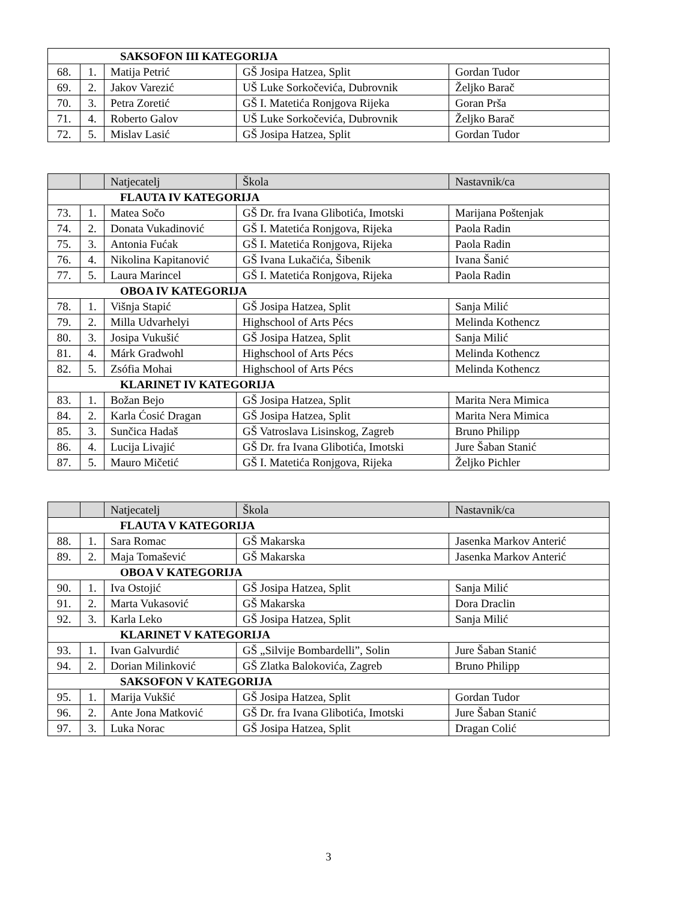| SAKSOFON III KATEGORIJA | | | | |
| 68. | 1. | Matija Petrić | GŠ Josipa Hatzea, Split | Gordan Tudor |
| 69. | 2. | Jakov Varezić | UŠ Luke Sorkočevića, Dubrovnik | Željko Barač |
| 70. | 3. | Petra Zoretić | GŠ I. Matetića Ronjgova Rijeka | Goran Prša |
| 71. | 4. | Roberto Galov | UŠ Luke Sorkočevića, Dubrovnik | Željko Barač |
| 72. | 5. | Mislav Lasić | GŠ Josipa Hatzea, Split | Gordan Tudor |
| | | Natjecatelj | Škola | Nastavnik/ca |
| --- | --- | --- | --- | --- |
| FLAUTA IV KATEGORIJA | | | | |
| 73. | 1. | Matea Sočo | GŠ Dr. fra Ivana Glibotića, Imotski | Marijana Poštenjak |
| 74. | 2. | Donata Vukadinović | GŠ I. Matetića Ronjgova, Rijeka | Paola Radin |
| 75. | 3. | Antonia Fućak | GŠ I. Matetića Ronjgova, Rijeka | Paola Radin |
| 76. | 4. | Nikolina Kapitanović | GŠ Ivana Lukačića, Šibenik | Ivana Šanić |
| 77. | 5. | Laura Marincel | GŠ I. Matetića Ronjgova, Rijeka | Paola Radin |
| OBOA IV KATEGORIJA | | | | |
| 78. | 1. | Višnja Stapić | GŠ Josipa Hatzea, Split | Sanja Milić |
| 79. | 2. | Milla Udvarhelyi | Highschool of Arts Pécs | Melinda Kothencz |
| 80. | 3. | Josipa Vukušić | GŠ Josipa Hatzea, Split | Sanja Milić |
| 81. | 4. | Márk Gradwohl | Highschool of Arts Pécs | Melinda Kothencz |
| 82. | 5. | Zsófia Mohai | Highschool of Arts Pécs | Melinda Kothencz |
| KLARINET IV KATEGORIJA | | | | |
| 83. | 1. | Božan Bejo | GŠ Josipa Hatzea, Split | Marita Nera Mimica |
| 84. | 2. | Karla Ćosić Dragan | GŠ Josipa Hatzea, Split | Marita Nera Mimica |
| 85. | 3. | Sunčica Hadaš | GŠ Vatroslava Lisinskog, Zagreb | Bruno Philipp |
| 86. | 4. | Lucija Livajić | GŠ Dr. fra Ivana Glibotića, Imotski | Jure Šaban Stanić |
| 87. | 5. | Mauro Mičetić | GŠ I. Matetića Ronjgova, Rijeka | Željko Pichler |
| | | Natjecatelj | Škola | Nastavnik/ca |
| --- | --- | --- | --- | --- |
| FLAUTA V KATEGORIJA | | | | |
| 88. | 1. | Sara Romac | GŠ Makarska | Jasenka Markov Anterić |
| 89. | 2. | Maja Tomašević | GŠ Makarska | Jasenka Markov Anterić |
| OBOA V KATEGORIJA | | | | |
| 90. | 1. | Iva Ostojić | GŠ Josipa Hatzea, Split | Sanja Milić |
| 91. | 2. | Marta Vukasović | GŠ Makarska | Dora Draclin |
| 92. | 3. | Karla Leko | GŠ Josipa Hatzea, Split | Sanja Milić |
| KLARINET V KATEGORIJA | | | | |
| 93. | 1. | Ivan Galvurdić | GŠ „Silvije Bombardelli”, Solin | Jure Šaban Stanić |
| 94. | 2. | Dorian Milinković | GŠ Zlatka Balokovića, Zagreb | Bruno Philipp |
| SAKSOFON V KATEGORIJA | | | | |
| 95. | 1. | Marija Vukšić | GŠ Josipa Hatzea, Split | Gordan Tudor |
| 96. | 2. | Ante Jona Matković | GŠ Dr. fra Ivana Glibotića, Imotski | Jure Šaban Stanić |
| 97. | 3. | Luka Norac | GŠ Josipa Hatzea, Split | Dragan Colić |
3